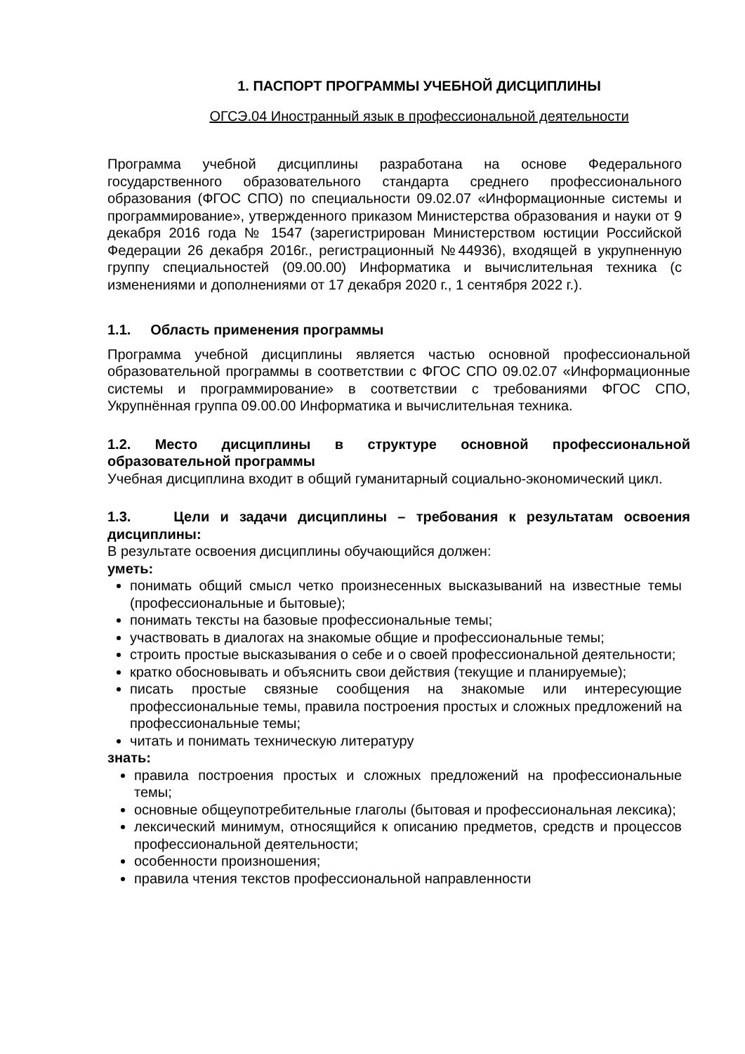1. ПАСПОРТ ПРОГРАММЫ УЧЕБНОЙ ДИСЦИПЛИНЫ
ОГСЭ.04 Иностранный язык в профессиональной деятельности
Программа учебной дисциплины разработана на основе Федерального государственного образовательного стандарта среднего профессионального образования (ФГОС СПО) по специальности 09.02.07 «Информационные системы и программирование», утвержденного приказом Министерства образования и науки от 9 декабря 2016 года № 1547 (зарегистрирован Министерством юстиции Российской Федерации 26 декабря 2016г., регистрационный №44936), входящей в укрупненную группу специальностей (09.00.00) Информатика и вычислительная техника (с изменениями и дополнениями от 17 декабря 2020 г., 1 сентября 2022 г.).
1.1. Область применения программы
Программа учебной дисциплины является частью основной профессиональной образовательной программы в соответствии с ФГОС СПО 09.02.07 «Информационные системы и программирование» в соответствии с требованиями ФГОС СПО, Укрупнённая группа 09.00.00 Информатика и вычислительная техника.
1.2. Место дисциплины в структуре основной профессиональной образовательной программы
Учебная дисциплина входит в общий гуманитарный социально-экономический цикл.
1.3. Цели и задачи дисциплины – требования к результатам освоения дисциплины:
В результате освоения дисциплины обучающийся должен:
уметь:
понимать общий смысл четко произнесенных высказываний на известные темы (профессиональные и бытовые);
понимать тексты на базовые профессиональные темы;
участвовать в диалогах на знакомые общие и профессиональные темы;
строить простые высказывания о себе и о своей профессиональной деятельности;
кратко обосновывать и объяснить свои действия (текущие и планируемые);
писать простые связные сообщения на знакомые или интересующие профессиональные темы, правила построения простых и сложных предложений на профессиональные темы;
читать и понимать техническую литературу
знать:
правила построения простых и сложных предложений на профессиональные темы;
основные общеупотребительные глаголы (бытовая и профессиональная лексика);
лексический минимум, относящийся к описанию предметов, средств и процессов профессиональной деятельности;
особенности произношения;
правила чтения текстов профессиональной направленности